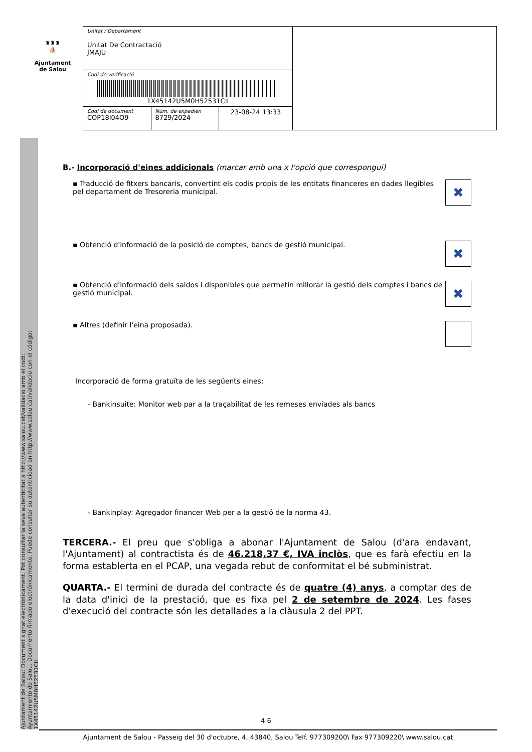♜♜♜
⛵
Ajuntament
de Salou
| Unitat / Departament Unitat De Contractació JMAJU | | | |
| Codi de verificació 1X45142U5M0H52531CII | | | |
| Codi de document COP18I04O9 | Núm. de expedien 8729/2024 | 23-08-24 13:33 | |
Ajuntament de Salou: Document signat electrònicament. Pot consultar la seva autenticitat a http://www.salou.cat/validacio amb el codi:
Ayuntamiento de Salou. Documento firmado electrónicamente. Puede consultar su autenticidad en http://www.salou.cat/validacio con el código:
1X45142U5M0H52531CII
B.- Incorporació d'eines addicionals (marcar amb una x l'opció que correspongui)
▪ Traducció de fitxers bancaris, convertint els codis propis de les entitats financeres en dades llegibles pel departament de Tresoreria municipal. ✖
▪ Obtenció d'informació de la posició de comptes, bancs de gestió municipal. ✖
▪ Obtenció d'informació dels saldos i disponibles que permetin millorar la gestió dels comptes i bancs de gestió municipal. ✖
▪ Altres (definir l'eina proposada).
Incorporació de forma gratuïta de les següents eines:
- Bankinsuite: Monitor web par a la traçabilitat de les remeses enviades als bancs
- Bankinplay: Agregador financer Web per a la gestió de la norma 43.
TERCERA.- El preu que s'obliga a abonar l'Ajuntament de Salou (d'ara endavant, l'Ajuntament) al contractista és de 46.218,37 €, IVA inclòs, que es farà efectiu en la forma establerta en el PCAP, una vegada rebut de conformitat el bé subministrat.
QUARTA.- El termini de durada del contracte és de quatre (4) anys, a comptar des de la data d'inici de la prestació, que es fixa pel 2 de setembre de 2024. Les fases d'execució del contracte són les detallades a la clàusula 2 del PPT.
4 6
Ajuntament de Salou - Passeig del 30 d'octubre, 4, 43840, Salou Telf. 977309200\ Fax 977309220\ www.salou.cat